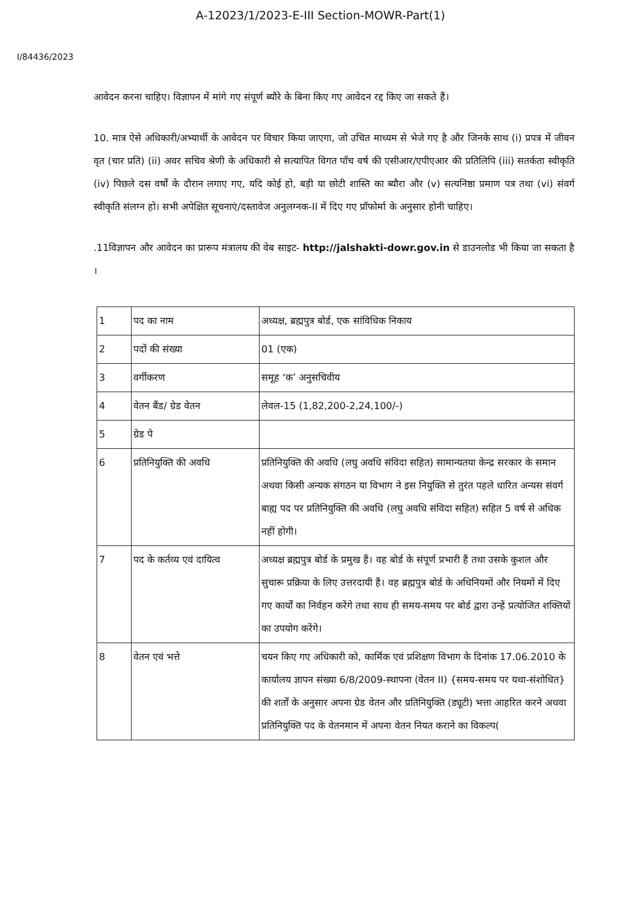A-12023/1/2023-E-III Section-MOWR-Part(1)
I/84436/2023
आवेदन करना चाहिए। विज्ञापन में मांगे गए संपूर्ण ब्यौरे के बिना किए गए आवेदन रद्द किए जा सकते हैं।
10. मात्र ऐसे अधिकारी/अभ्यार्थी के आवेदन पर विचार किया जाएगा, जो उचित माध्यम से भेजे गए है और जिनके साथ (i) प्रपत्र में जीवन वृत (चार प्रति) (ii) अवर सचिव श्रेणी के अधिकारी से सत्यापित विगत पाँच वर्ष की एसीआर/एपीएआर की प्रतिलिपि (iii) सतर्कता स्वीकृति (iv) पिछले दस वर्षों के दौरान लगाए गए, यदि कोई हो, बड़ी या छोटी शास्ति का ब्यौरा और (v) सत्यनिष्ठा प्रमाण पत्र तथा (vi) संवर्ग स्वीकृति संलग्न हो। सभी अपेक्षित सूचनाएं/दस्तावेज अनुलग्नक-II में दिए गए प्रॉफोर्मा के अनुसार होनी चाहिए।
.11विज्ञापन और आवेदन का प्रारूप मंत्रालय की वेब साइट- http://jalshakti-dowr.gov.in से डाउनलोड भी किया जा सकता है ।
| 1 | पद का नाम | अध्यक्ष, ब्रह्मपुत्र बोर्ड, एक सांविधिक निकाय |
| 2 | पदों की संख्या | 01 (एक) |
| 3 | वर्गीकरण | समूह ‘क’ अनुसचिवीय |
| 4 | वेतन बैंड/ ग्रेड वेतन | लेवल-15 (1,82,200-2,24,100/-) |
| 5 | ग्रेड पे | |
| 6 | प्रतिनियुक्ति की अवधि | प्रतिनियुक्ति की अवधि (लघु अवधि संविदा सहित) सामान्यतया केन्द्र सरकार के समान अथवा किसी अन्यक संगठन या विभाग ने इस नियुक्ति से तुरंत पहले धारित अन्यस संवर्ग बाह्य पद पर प्रतिनियुक्ति की अवधि (लघु अवधि संविदा सहित) सहित 5 वर्ष से अधिक नहीं होगी। |
| 7 | पद के कर्तव्य एवं दायित्व | अध्यक्ष ब्रह्मपुत्र बोर्ड के प्रमुख हैं। वह बोर्ड के संपूर्ण प्रभारी हैं तथा उसके कुशल और सुचारू प्रक्रिया के लिए उत्तरदायी हैं। वह ब्रह्मपुत्र बोर्ड के अधिनियमों और नियमों में दिए गए कार्यों का निर्वहन करेंगे तथा साथ ही समय-समय पर बोर्ड द्वारा उन्हें प्रत्योजित शक्तियों का उपयोग करेंगे। |
| 8 | वेतन एवं भत्ते | चयन किए गए अधिकारी को, कार्मिक एवं प्रशिक्षण विभाग के दिनांक 17.06.2010 के कार्यालय ज्ञापन संख्या 6/8/2009-स्थापना (वेतन II) {समय-समय पर यथा-संशोधित} की शर्तों के अनुसार अपना ग्रेड वेतन और प्रतिनियुक्ति (ड्यूटी) भत्ता आहरित करने अथवा प्रतिनियुक्ति पद के वेतनमान में अपना वेतन नियत कराने का विकल्प( |